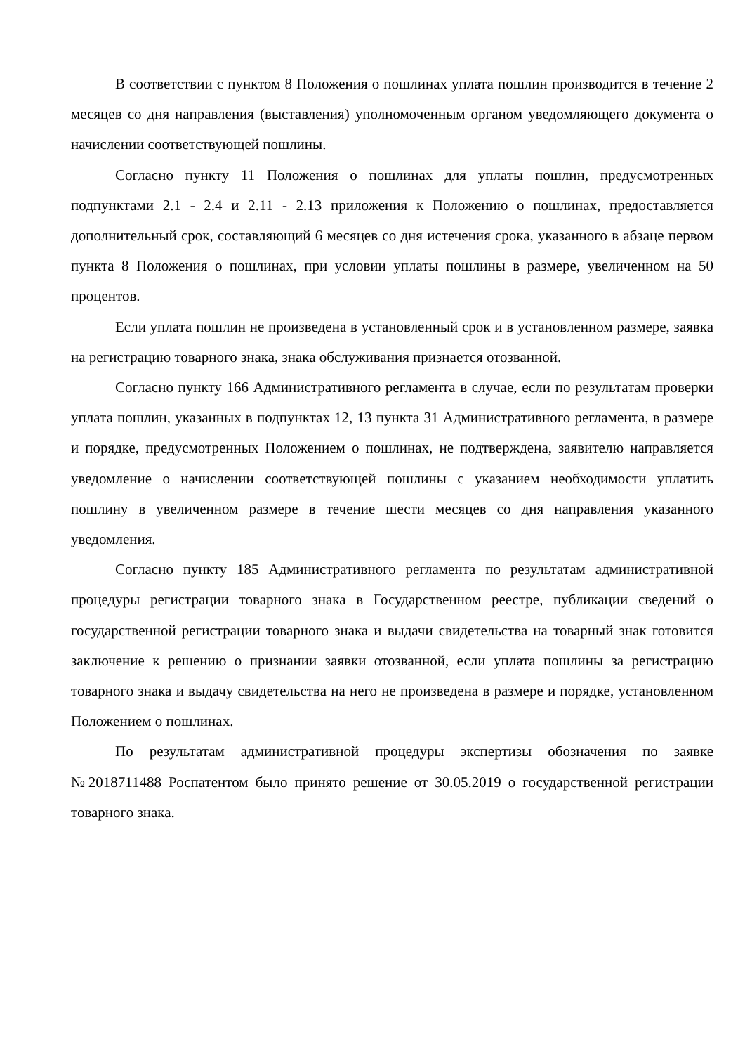В соответствии с пунктом 8 Положения о пошлинах уплата пошлин производится в течение 2 месяцев со дня направления (выставления) уполномоченным органом уведомляющего документа о начислении соответствующей пошлины.
Согласно пункту 11 Положения о пошлинах для уплаты пошлин, предусмотренных подпунктами 2.1 - 2.4 и 2.11 - 2.13 приложения к Положению о пошлинах, предоставляется дополнительный срок, составляющий 6 месяцев со дня истечения срока, указанного в абзаце первом пункта 8 Положения о пошлинах, при условии уплаты пошлины в размере, увеличенном на 50 процентов.
Если уплата пошлин не произведена в установленный срок и в установленном размере, заявка на регистрацию товарного знака, знака обслуживания признается отозванной.
Согласно пункту 166 Административного регламента в случае, если по результатам проверки уплата пошлин, указанных в подпунктах 12, 13 пункта 31 Административного регламента, в размере и порядке, предусмотренных Положением о пошлинах, не подтверждена, заявителю направляется уведомление о начислении соответствующей пошлины с указанием необходимости уплатить пошлину в увеличенном размере в течение шести месяцев со дня направления указанного уведомления.
Согласно пункту 185 Административного регламента по результатам административной процедуры регистрации товарного знака в Государственном реестре, публикации сведений о государственной регистрации товарного знака и выдачи свидетельства на товарный знак готовится заключение к решению о признании заявки отозванной, если уплата пошлины за регистрацию товарного знака и выдачу свидетельства на него не произведена в размере и порядке, установленном Положением о пошлинах.
По результатам административной процедуры экспертизы обозначения по заявке №2018711488 Роспатентом было принято решение от 30.05.2019 о государственной регистрации товарного знака.